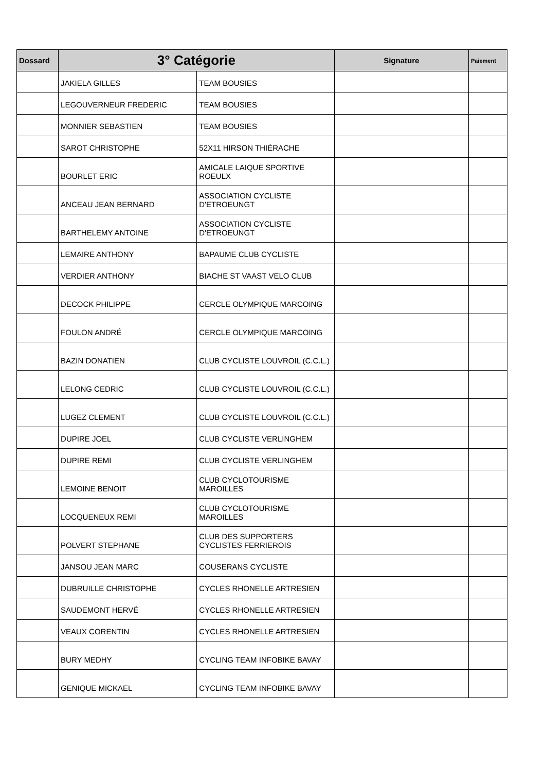| Dossard | 3° Catégorie | | Signature | Paiement |
| --- | --- | --- | --- | --- |
| | JAKIELA GILLES | TEAM BOUSIES | | |
| | LEGOUVERNEUR FREDERIC | TEAM BOUSIES | | |
| | MONNIER SEBASTIEN | TEAM BOUSIES | | |
| | SAROT CHRISTOPHE | 52X11 HIRSON THIÉRACHE | | |
| | BOURLET ERIC | AMICALE LAIQUE SPORTIVE ROEULX | | |
| | ANCEAU JEAN BERNARD | ASSOCIATION CYCLISTE D'ETROEUNGT | | |
| | BARTHELEMY ANTOINE | ASSOCIATION CYCLISTE D'ETROEUNGT | | |
| | LEMAIRE ANTHONY | BAPAUME CLUB CYCLISTE | | |
| | VERDIER ANTHONY | BIACHE ST VAAST VELO CLUB | | |
| | DECOCK PHILIPPE | CERCLE OLYMPIQUE MARCOING | | |
| | FOULON ANDRÉ | CERCLE OLYMPIQUE MARCOING | | |
| | BAZIN DONATIEN | CLUB CYCLISTE LOUVROIL (C.C.L.) | | |
| | LELONG CEDRIC | CLUB CYCLISTE LOUVROIL (C.C.L.) | | |
| | LUGEZ CLEMENT | CLUB CYCLISTE LOUVROIL (C.C.L.) | | |
| | DUPIRE JOEL | CLUB CYCLISTE VERLINGHEM | | |
| | DUPIRE REMI | CLUB CYCLISTE VERLINGHEM | | |
| | LEMOINE BENOIT | CLUB CYCLOTOURISME MAROILLES | | |
| | LOCQUENEUX REMI | CLUB CYCLOTOURISME MAROILLES | | |
| | POLVERT STEPHANE | CLUB DES SUPPORTERS CYCLISTES FERRIEROIS | | |
| | JANSOU JEAN MARC | COUSERANS CYCLISTE | | |
| | DUBRUILLE CHRISTOPHE | CYCLES RHONELLE ARTRESIEN | | |
| | SAUDEMONT HERVÉ | CYCLES RHONELLE ARTRESIEN | | |
| | VEAUX CORENTIN | CYCLES RHONELLE ARTRESIEN | | |
| | BURY MEDHY | CYCLING TEAM INFOBIKE BAVAY | | |
| | GENIQUE MICKAEL | CYCLING TEAM INFOBIKE BAVAY | | |